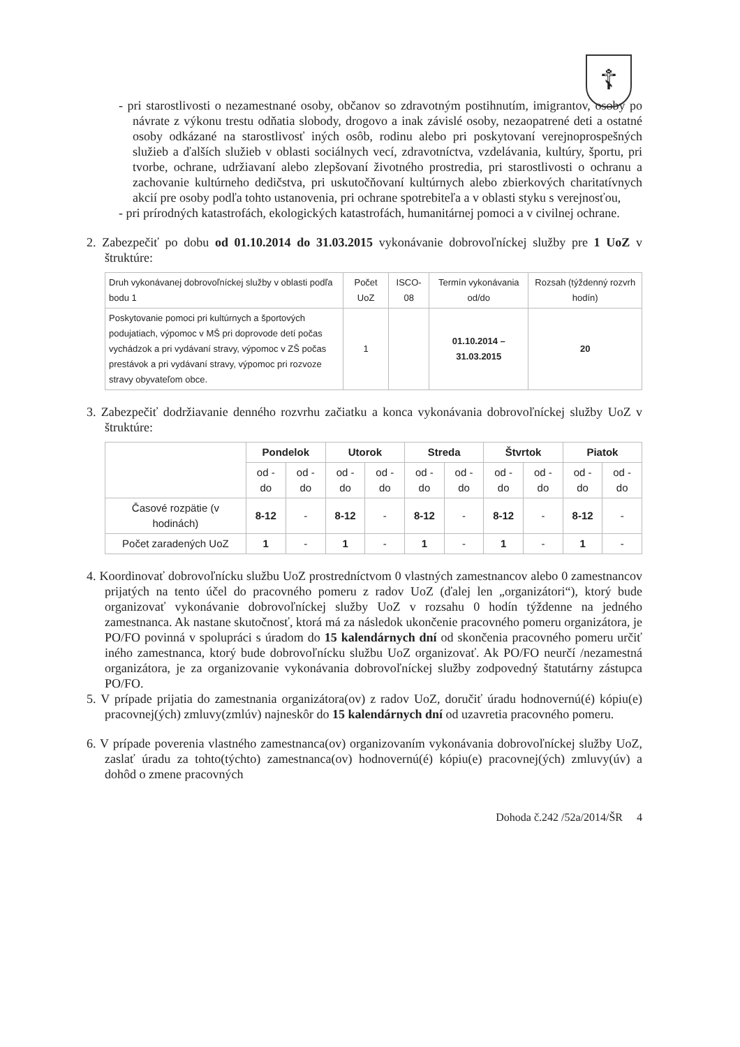☦
- pri starostlivosti o nezamestnané osoby, občanov so zdravotným postihnutím, imigrantov, osoby po návrate z výkonu trestu odňatia slobody, drogovo a inak závislé osoby, nezaopatrené deti a ostatné osoby odkázané na starostlivosť iných osôb, rodinu alebo pri poskytovaní verejnoprospešných služieb a ďalších služieb v oblasti sociálnych vecí, zdravotníctva, vzdelávania, kultúry, športu, pri tvorbe, ochrane, udržiavaní alebo zlepšovaní životného prostredia, pri starostlivosti o ochranu a zachovanie kultúrneho dedičstva, pri uskutočňovaní kultúrnych alebo zbierkových charitatívnych akcií pre osoby podľa tohto ustanovenia, pri ochrane spotrebiteľa a v oblasti styku s verejnosťou,
- pri prírodných katastrofách, ekologických katastrofách, humanitárnej pomoci a v civilnej ochrane.
2. Zabezpečiť po dobu od 01.10.2014 do 31.03.2015 vykonávanie dobrovoľníckej služby pre 1 UoZ v štruktúre:
| Druh vykonávanej dobrovoľníckej služby v oblasti podľa bodu 1 | Počet UoZ | ISCO-08 | Termín vykonávania od/do | Rozsah (týždenný rozvrh hodín) |
| --- | --- | --- | --- | --- |
| Poskytovanie pomoci pri kultúrnych a športových podujatiach, výpomoc v MŠ pri doprovode detí počas vychádzok a pri vydávaní stravy, výpomoc v ZŠ počas prestávok a pri vydávaní stravy, výpomoc pri rozvoze stravy obyvateľom obce. | 1 | | 01.10.2014 – 31.03.2015 | 20 |
3. Zabezpečiť dodržiavanie denného rozvrhu začiatku a konca vykonávania dobrovoľníckej služby UoZ v štruktúre:
| | Pondelok | | Utorok | | Streda | | Štvrtok | | Piatok | |
| --- | --- | --- | --- | --- | --- | --- | --- | --- | --- | --- |
| | od - do | od - do | od - do | od - do | od - do | od - do | od - do | od - do | od - do | od - do |
| Časové rozpätie (v hodinách) | 8-12 | - | 8-12 | - | 8-12 | - | 8-12 | - | 8-12 | - |
| Počet zaradených UoZ | 1 | - | 1 | - | 1 | - | 1 | - | 1 | - |
4. Koordinovať dobrovoľnícku službu UoZ prostredníctvom 0 vlastných zamestnancov alebo 0 zamestnancov prijatých na tento účel do pracovného pomeru z radov UoZ (ďalej len „organizátori“), ktorý bude organizovať vykonávanie dobrovoľníckej služby UoZ v rozsahu 0 hodín týždenne na jedného zamestnanca. Ak nastane skutočnosť, ktorá má za následok ukončenie pracovného pomeru organizátora, je PO/FO povinná v spolupráci s úradom do 15 kalendárnych dní od skončenia pracovného pomeru určiť iného zamestnanca, ktorý bude dobrovoľnícku službu UoZ organizovať. Ak PO/FO neurčí /nezamestná organizátora, je za organizovanie vykonávania dobrovoľníckej služby zodpovedný štatutárny zástupca PO/FO.
5. V prípade prijatia do zamestnania organizátora(ov) z radov UoZ, doručiť úradu hodnovernú(é) kópiu(e) pracovnej(ých) zmluvy(zmlúv) najneskôr do 15 kalendárnych dní od uzavretia pracovného pomeru.
6. V prípade poverenia vlastného zamestnanca(ov) organizovaním vykonávania dobrovoľníckej služby UoZ, zaslať úradu za tohto(týchto) zamestnanca(ov) hodnovernú(é) kópiu(e) pracovnej(ých) zmluvy(úv) a dohôd o zmene pracovných
Dohoda č.242 /52a/2014/ŠR 4